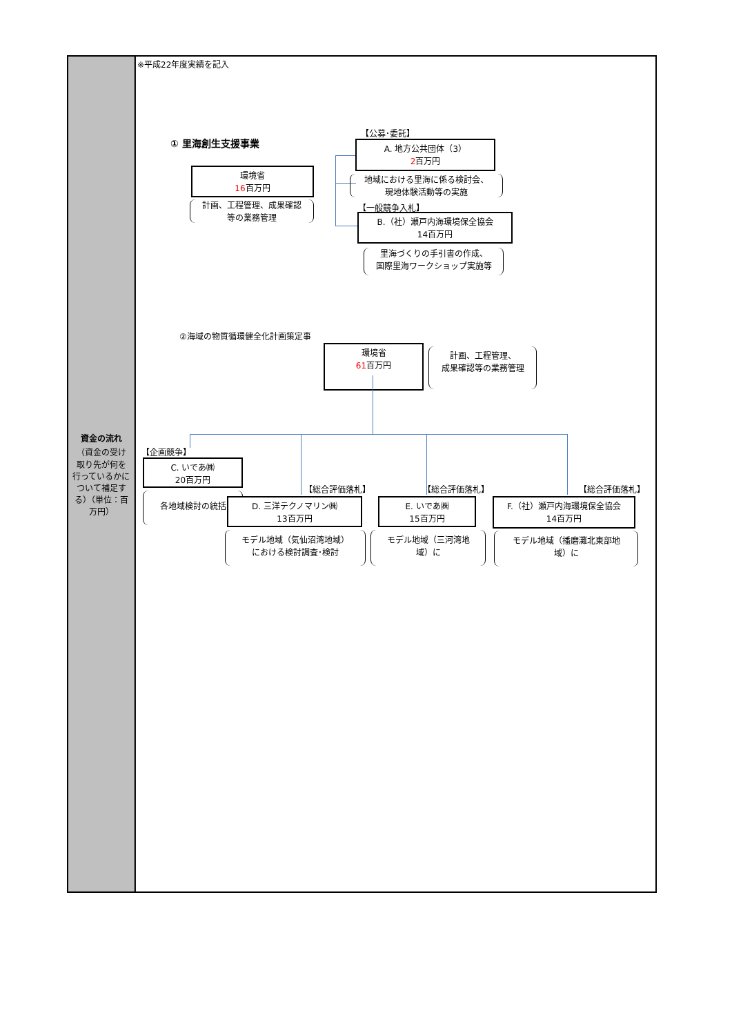資金の流れ
（資金の受け取り先が何を行っているかについて補足する）（単位：百万円）
※平成22年度実績を記入
① 里海創生支援事業
環境省
16百万円
計画、工程管理、成果確認
等の業務管理
【公募･委託】
A. 地方公共団体（3）
2百万円
地域における里海に係る検討会、
現地体験活動等の実施
【一般競争入札】
B.（社）瀬戸内海環境保全協会
14百万円
里海づくりの手引書の作成、
国際里海ワークショップ実施等
②海域の物質循環健全化計画策定事
環境省
61百万円
計画、工程管理、
成果確認等の業務管理
【企画競争】
C. いであ㈱
20百万円
各地域検討の統括
【総合評価落札】
D. 三洋テクノマリン㈱
13百万円
モデル地域（気仙沼湾地域）
における検討調査･検討
【総合評価落札】
E. いであ㈱
15百万円
モデル地域（三河湾地
域）に
【総合評価落札】
F.（社）瀬戸内海環境保全協会
14百万円
モデル地域（播磨灘北東部地
域）に